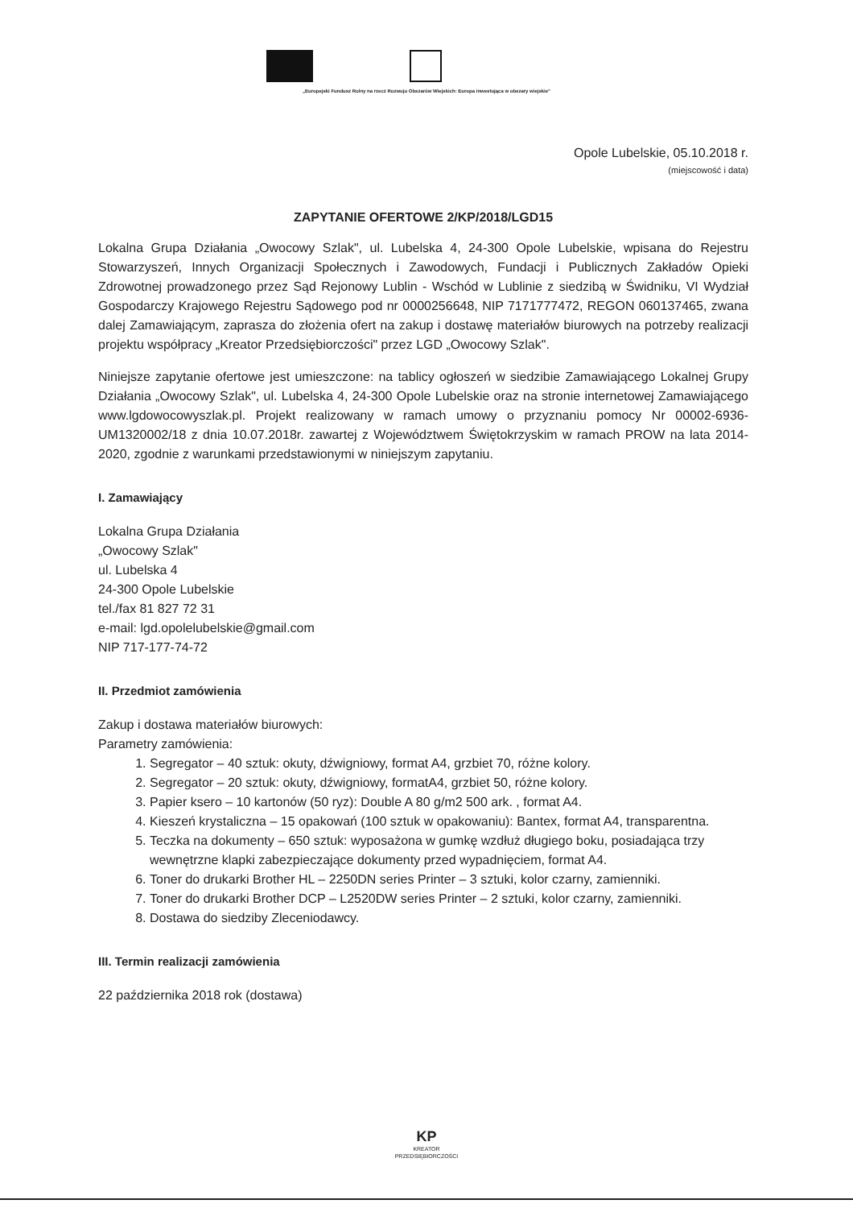„Europejski Fundusz Rolny na rzecz Rozwoju Obszarów Wiejskich: Europa inwestująca w obszary wiejskie"
Opole Lubelskie, 05.10.2018 r.
(miejscowość i data)
ZAPYTANIE OFERTOWE 2/KP/2018/LGD15
Lokalna Grupa Działania „Owocowy Szlak", ul. Lubelska 4, 24-300 Opole Lubelskie, wpisana do Rejestru Stowarzyszeń, Innych Organizacji Społecznych i Zawodowych, Fundacji i Publicznych Zakładów Opieki Zdrowotnej prowadzonego przez Sąd Rejonowy Lublin - Wschód w Lublinie z siedzibą w Świdniku, VI Wydział Gospodarczy Krajowego Rejestru Sądowego pod nr 0000256648, NIP 7171777472, REGON 060137465, zwana dalej Zamawiającym, zaprasza do złożenia ofert na zakup i dostawę materiałów biurowych na potrzeby realizacji projektu współpracy „Kreator Przedsiębiorczości" przez LGD „Owocowy Szlak".
Niniejsze zapytanie ofertowe jest umieszczone: na tablicy ogłoszeń w siedzibie Zamawiającego Lokalnej Grupy Działania „Owocowy Szlak", ul. Lubelska 4, 24-300 Opole Lubelskie oraz na stronie internetowej Zamawiającego www.lgdowocowyszlak.pl. Projekt realizowany w ramach umowy o przyznaniu pomocy Nr 00002-6936-UM1320002/18 z dnia 10.07.2018r. zawartej z Województwem Świętokrzyskim w ramach PROW na lata 2014-2020, zgodnie z warunkami przedstawionymi w niniejszym zapytaniu.
I. Zamawiający
Lokalna Grupa Działania
„Owocowy Szlak"
ul. Lubelska 4
24-300 Opole Lubelskie
tel./fax 81 827 72 31
e-mail: lgd.opolelubelskie@gmail.com
NIP 717-177-74-72
II. Przedmiot zamówienia
Zakup i dostawa materiałów biurowych:
Parametry zamówienia:
1. Segregator – 40 sztuk: okuty, dźwigniowy, format A4, grzbiet 70, różne kolory.
2. Segregator – 20 sztuk: okuty, dźwigniowy, formatA4, grzbiet 50, różne kolory.
3. Papier ksero – 10 kartonów (50 ryz): Double A 80 g/m2 500 ark. , format A4.
4. Kieszeń krystaliczna – 15 opakowań (100 sztuk w opakowaniu): Bantex, format A4, transparentna.
5. Teczka na dokumenty – 650 sztuk: wyposażona w gumkę wzdłuż długiego boku, posiadająca trzy wewnętrzne klapki zabezpieczające dokumenty przed wypadnięciem, format A4.
6. Toner do drukarki Brother HL – 2250DN series Printer – 3 sztuki, kolor czarny, zamienniki.
7. Toner do drukarki Brother DCP – L2520DW series Printer – 2 sztuki, kolor czarny, zamienniki.
8. Dostawa do siedziby Zleceniodawcy.
III. Termin realizacji zamówienia
22 października 2018 rok (dostawa)
KP
KREATOR
PRZEDSIĘBIORCZOŚCI